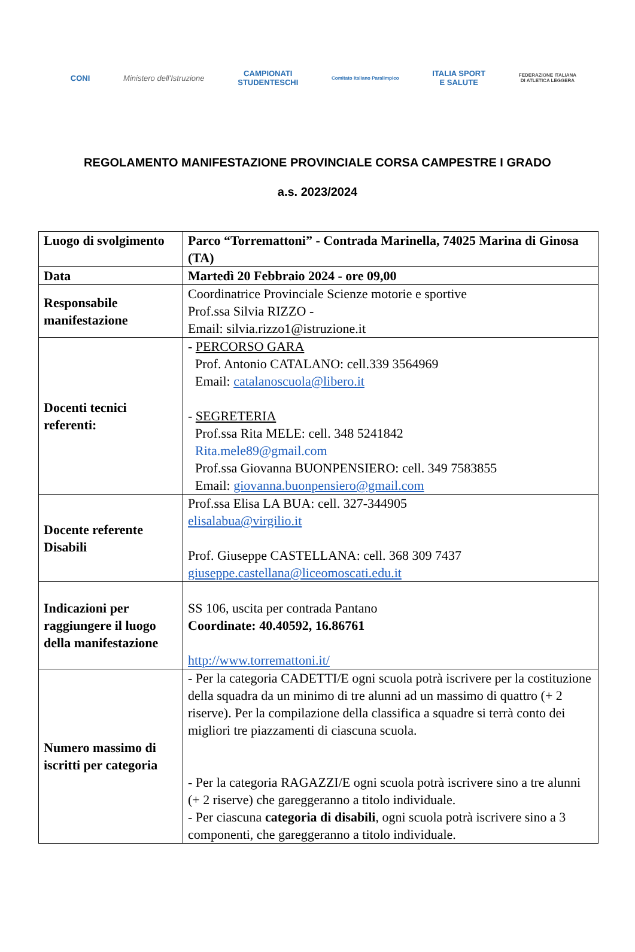CONI Ministero dell'Istruzione
CAMPIONATI
STUDENTESCHI
Comitato Italiano Paralimpico
ITALIA SPORT
E SALUTE
FEDERAZIONE ITALIANA
DI ATLETICA LEGGERA
REGOLAMENTO MANIFESTAZIONE PROVINCIALE CORSA CAMPESTRE I GRADO
a.s. 2023/2024
| Luogo di svolgimento | Parco “Torremattoni” - Contrada Marinella, 74025 Marina di Ginosa (TA) |
| Data | Martedì 20 Febbraio 2024 - ore 09,00 |
| Responsabile manifestazione | Coordinatrice Provinciale Scienze motorie e sportive Prof.ssa Silvia RIZZO - Email: silvia.rizzo1@istruzione.it |
| Docenti tecnici referenti: | - PERCORSO GARA Prof. Antonio CATALANO: cell.339 3564969 Email: catalanoscuola@libero.it - SEGRETERIA Prof.ssa Rita MELE: cell. 348 5241842 Rita.mele89@gmail.com Prof.ssa Giovanna BUONPENSIERO: cell. 349 7583855 Email: giovanna.buonpensiero@gmail.com |
| Docente referente Disabili | Prof.ssa Elisa LA BUA: cell. 327-344905 elisalabua@virgilio.it Prof. Giuseppe CASTELLANA: cell. 368 309 7437 giuseppe.castellana@liceomoscati.edu.it |
| Indicazioni per raggiungere il luogo della manifestazione | SS 106, uscita per contrada Pantano Coordinate: 40.40592, 16.86761 http://www.torremattoni.it/ |
| Numero massimo di iscritti per categoria | - Per la categoria CADETTI/E ogni scuola potrà iscrivere per la costituzione della squadra da un minimo di tre alunni ad un massimo di quattro (+ 2 riserve). Per la compilazione della classifica a squadre si terrà conto dei migliori tre piazzamenti di ciascuna scuola. - Per la categoria RAGAZZI/E ogni scuola potrà iscrivere sino a tre alunni (+ 2 riserve) che gareggeranno a titolo individuale. - Per ciascuna categoria di disabili , ogni scuola potrà iscrivere sino a 3 componenti, che gareggeranno a titolo individuale. |